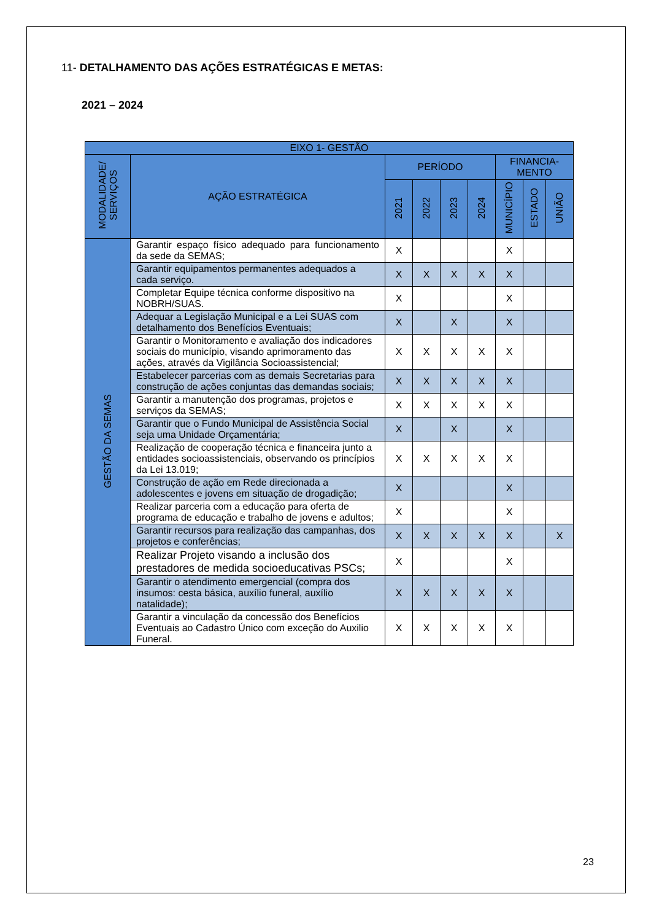11- DETALHAMENTO DAS AÇÕES ESTRATÉGICAS E METAS:
2021 – 2024
| EIXO 1- GESTÃO | | | | | | | | |
| --- | --- | --- | --- | --- | --- | --- | --- | --- |
| MODALIDADE/ SERVIÇOS | AÇÃO ESTRATÉGICA | PERÍODO | | | | FINANCIA- MENTO | | |
| | | 2021 | 2022 | 2023 | 2024 | MUNICÍPIO | ESTADO | UNIÃO |
| GESTÃO DA SEMAS | Garantir espaço físico adequado para funcionamento da sede da SEMAS; | X | | | | X | | |
| | Garantir equipamentos permanentes adequados a cada serviço. | X | X | X | X | X | | |
| | Completar Equipe técnica conforme dispositivo na NOBRH/SUAS. | X | | | | X | | |
| | Adequar a Legislação Municipal e a Lei SUAS com detalhamento dos Benefícios Eventuais; | X | | X | | X | | |
| | Garantir o Monitoramento e avaliação dos indicadores sociais do município, visando aprimoramento das ações, através da Vigilância Socioassistencial; | X | X | X | X | X | | |
| | Estabelecer parcerias com as demais Secretarias para construção de ações conjuntas das demandas sociais; | X | X | X | X | X | | |
| | Garantir a manutenção dos programas, projetos e serviços da SEMAS; | X | X | X | X | X | | |
| | Garantir que o Fundo Municipal de Assistência Social seja uma Unidade Orçamentária; | X | | X | | X | | |
| | Realização de cooperação técnica e financeira junto a entidades socioassistenciais, observando os princípios da Lei 13.019; | X | X | X | X | X | | |
| | Construção de ação em Rede direcionada a adolescentes e jovens em situação de drogadição; | X | | | | X | | |
| | Realizar parceria com a educação para oferta de programa de educação e trabalho de jovens e adultos; | X | | | | X | | |
| | Garantir recursos para realização das campanhas, dos projetos e conferências; | X | X | X | X | X | | X |
| | Realizar Projeto visando a inclusão dos prestadores de medida socioeducativas PSCs; | X | | | | X | | |
| | Garantir o atendimento emergencial (compra dos insumos: cesta básica, auxílio funeral, auxílio natalidade); | X | X | X | X | X | | |
| | Garantir a vinculação da concessão dos Benefícios Eventuais ao Cadastro Único com exceção do Auxilio Funeral. | X | X | X | X | X | | |
23